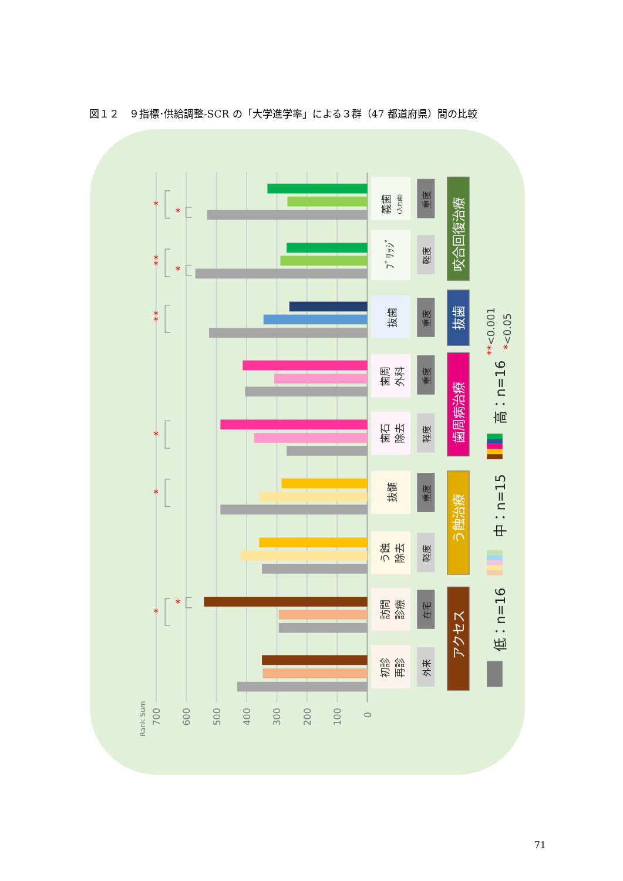図１２　９指標･供給調整-SCR の「大学進学率」による３群（47 都道府県）間の比較
700
600
500
400
300
200
100
0
Rank Sum
*
*
*
*
*
*
*
*
*
*
*
義歯
(入れ歯)
ﾌﾞﾘｯｼﾞ
抜歯
歯周
外科
歯石
除去
抜髄
う蝕
除去
訪問
診療
初診
再診
重度
軽度
重度
重度
軽度
重度
軽度
在宅
外来
咬合回復治療
抜歯
歯周病治療
う蝕治療
アクセス
低：n=16
中：n=15
高：n=16
**<0.001
*<0.05
71